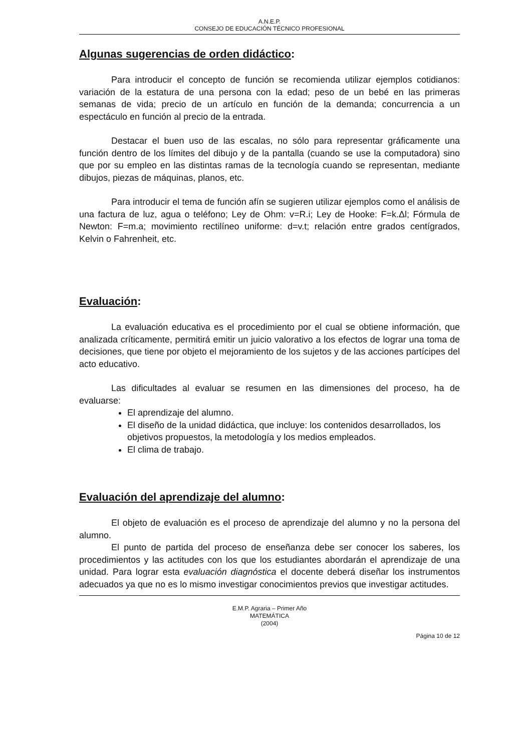A.N.E.P.
CONSEJO DE EDUCACIÓN TÉCNICO PROFESIONAL
Algunas sugerencias de orden didáctico:
Para introducir el concepto de función se recomienda utilizar ejemplos cotidianos: variación de la estatura de una persona con la edad; peso de un bebé en las primeras semanas de vida; precio de un artículo en función de la demanda; concurrencia a un espectáculo en función al precio de la entrada.
Destacar el buen uso de las escalas, no sólo para representar gráficamente una función dentro de los límites del dibujo y de la pantalla (cuando se use la computadora) sino que por su empleo en las distintas ramas de la tecnología cuando se representan, mediante dibujos, piezas de máquinas, planos, etc.
Para introducir el tema de función afín se sugieren utilizar ejemplos como el análisis de una factura de luz, agua o teléfono; Ley de Ohm: v=R.i; Ley de Hooke: F=k.Δl; Fórmula de Newton: F=m.a; movimiento rectilíneo uniforme: d=v.t; relación entre grados centígrados, Kelvin o Fahrenheit, etc.
Evaluación:
La evaluación educativa es el procedimiento por el cual se obtiene información, que analizada críticamente, permitirá emitir un juicio valorativo a los efectos de lograr una toma de decisiones, que tiene por objeto el mejoramiento de los sujetos y de las acciones partícipes del acto educativo.
Las dificultades al evaluar se resumen en las dimensiones del proceso, ha de evaluarse:
El aprendizaje del alumno.
El diseño de la unidad didáctica, que incluye: los contenidos desarrollados, los objetivos propuestos, la metodología y los medios empleados.
El clima de trabajo.
Evaluación del aprendizaje del alumno:
El objeto de evaluación es el proceso de aprendizaje del alumno y no la persona del alumno.
El punto de partida del proceso de enseñanza debe ser conocer los saberes, los procedimientos y las actitudes con los que los estudiantes abordarán el aprendizaje de una unidad. Para lograr esta evaluación diagnóstica el docente deberá diseñar los instrumentos adecuados ya que no es lo mismo investigar conocimientos previos que investigar actitudes.
E.M.P. Agraria – Primer Año
MATEMÁTICA
(2004)
Página 10 de 12